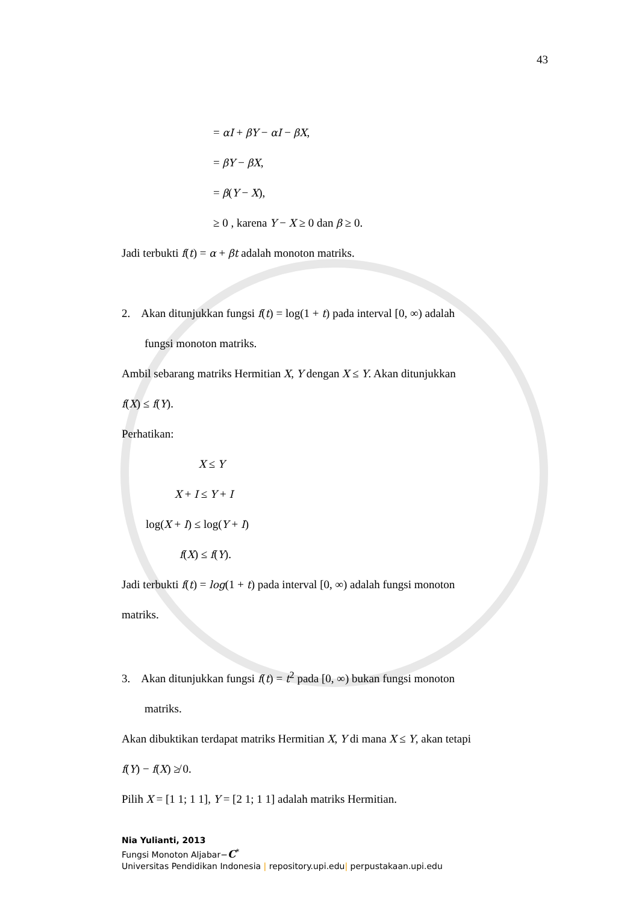43
= αI + βY − αI − βX,
= βY − βX,
= β(Y − X),
≥ 0 , karena Y − X ≥ 0 dan β ≥ 0.
Jadi terbukti f(t) = α + βt adalah monoton matriks.
2. Akan ditunjukkan fungsi f(t) = log(1 + t) pada interval [0, ∞) adalah
fungsi monoton matriks.
Ambil sebarang matriks Hermitian X, Y dengan X ≤ Y. Akan ditunjukkan
f(X) ≤ f(Y).
Perhatikan:
X ≤ Y
X + I ≤ Y + I
log(X + I) ≤ log(Y + I)
f(X) ≤ f(Y).
Jadi terbukti f(t) = log(1 + t) pada interval [0, ∞) adalah fungsi monoton
matriks.
3. Akan ditunjukkan fungsi f(t) = t<sup>2</sup> pada [0, ∞) bukan fungsi monoton
matriks.
Akan dibuktikan terdapat matriks Hermitian X, Y di mana X ≤ Y, akan tetapi
f(Y) − f(X) ≱ 0.
Pilih X = [1 1; 1 1], Y = [2 1; 1 1] adalah matriks Hermitian.
Nia Yulianti, 2013
Fungsi Monoton Aljabar−C<sup>*</sup>
Universitas Pendidikan Indonesia | repository.upi.edu| perpustakaan.upi.edu